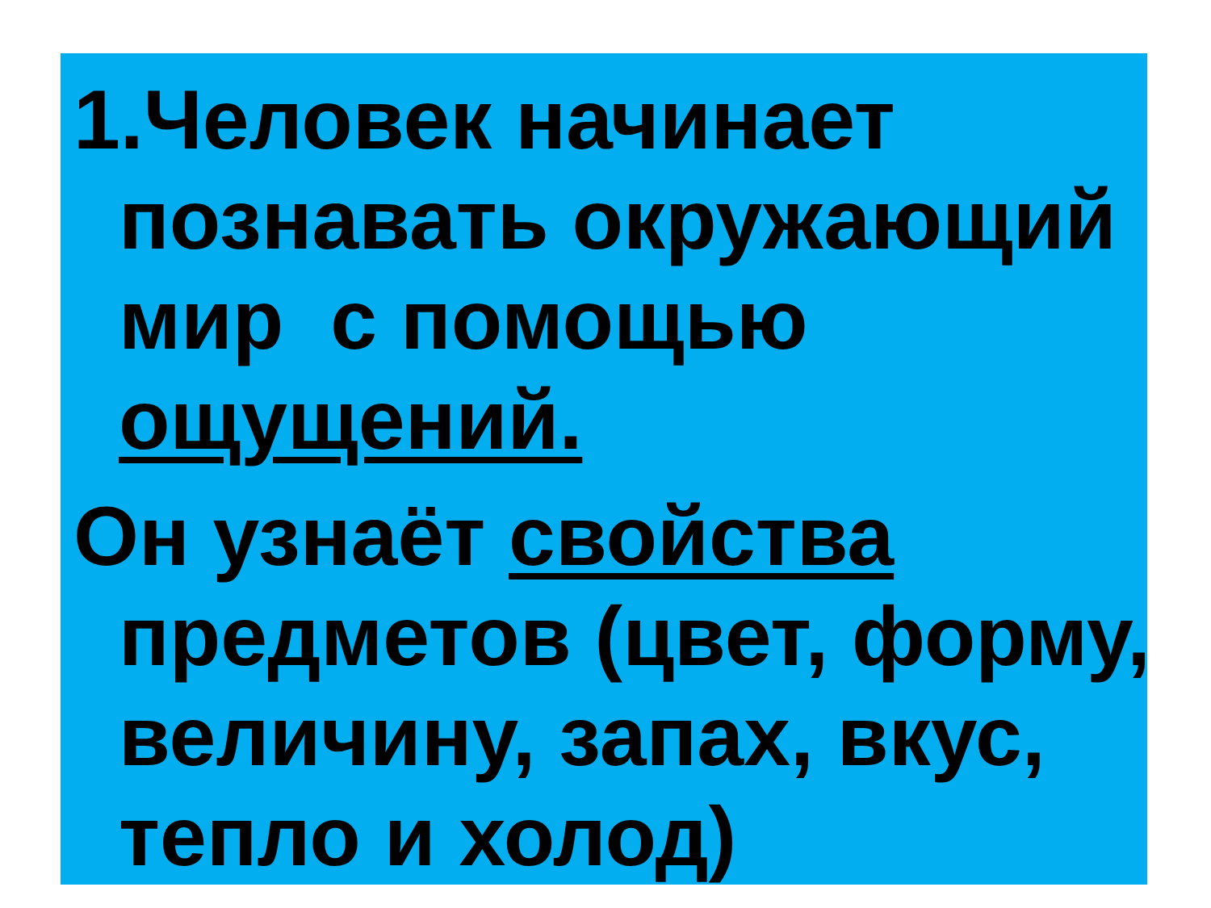1.Человек начинает познавать окружающий мир с помощью ощущений.
Он узнаёт свойства предметов (цвет, форму, величину, запах, вкус, тепло и холод)